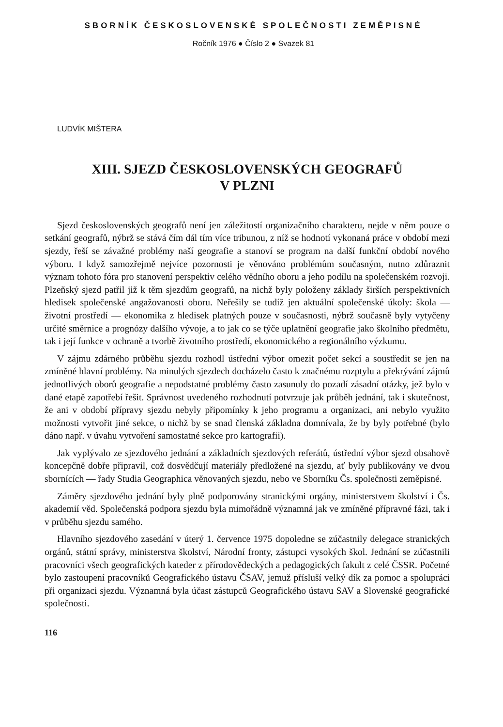SBORNÍK ČESKOSLOVENSKÉ SPOLEČNOSTI ZEMĚPISNÉ
Ročník 1976 ● Číslo 2 ● Svazek 81
LUDVÍK MIŠTERA
XIII. SJEZD ČESKOSLOVENSKÝCH GEOGRAFŮ
V PLZNI
Sjezd československých geografů není jen záležitostí organizačního charakteru, nejde v něm pouze o setkání geografů, nýbrž se stává čím dál tím více tribunou, z níž se hodnotí vykonaná práce v období mezi sjezdy, řeší se závažné problémy naší geografie a stanoví se program na další funkční období nového výboru. I když samozřejmě nejvíce pozornosti je věnováno problémům současným, nutno zdůraznit význam tohoto fóra pro stanovení perspektiv celého vědního oboru a jeho podílu na společenském rozvoji. Plzeňský sjezd patřil již k těm sjezdům geografů, na nichž byly položeny základy širších perspektivních hledisek společenské angažovanosti oboru. Neřešily se tudíž jen aktuální společenské úkoly: škola — životní prostředí — ekonomika z hledisek platných pouze v současnosti, nýbrž současně byly vytyčeny určité směrnice a prognózy dalšího vývoje, a to jak co se týče uplatnění geografie jako školního předmětu, tak i její funkce v ochraně a tvorbě životního prostředí, ekonomického a regionálního výzkumu.
V zájmu zdárného průběhu sjezdu rozhodl ústřední výbor omezit počet sekcí a soustředit se jen na zmíněné hlavní problémy. Na minulých sjezdech docházelo často k značnému rozptylu a překrývání zájmů jednotlivých oborů geografie a nepodstatné problémy často zasunuly do pozadí zásadní otázky, jež bylo v dané etapě zapotřebí řešit. Správnost uvedeného rozhodnutí potvrzuje jak průběh jednání, tak i skutečnost, že ani v období přípravy sjezdu nebyly připomínky k jeho programu a organizaci, ani nebylo využito možnosti vytvořit jiné sekce, o nichž by se snad členská základna domnívala, že by byly potřebné (bylo dáno např. v úvahu vytvoření samostatné sekce pro kartografii).
Jak vyplývalo ze sjezdového jednání a základních sjezdových referátů, ústřední výbor sjezd obsahově koncepčně dobře připravil, což dosvědčují materiály předložené na sjezdu, ať byly publikovány ve dvou sbornících — řady Studia Geographica věnovaných sjezdu, nebo ve Sborníku Čs. společnosti zeměpisné.
Záměry sjezdového jednání byly plně podporovány stranickými orgány, ministerstvem školství i Čs. akademií věd. Společenská podpora sjezdu byla mimořádně významná jak ve zmíněné přípravné fázi, tak i v průběhu sjezdu samého.
Hlavního sjezdového zasedání v úterý 1. července 1975 dopoledne se zúčastnily delegace stranických orgánů, státní správy, ministerstva školství, Národní fronty, zástupci vysokých škol. Jednání se zúčastnili pracovníci všech geografických kateder z přírodovědeckých a pedagogických fakult z celé ČSSR. Početné bylo zastoupení pracovníků Geografického ústavu ČSAV, jemuž přísluší velký dík za pomoc a spolupráci při organizaci sjezdu. Významná byla účast zástupců Geografického ústavu SAV a Slovenské geografické společnosti.
116